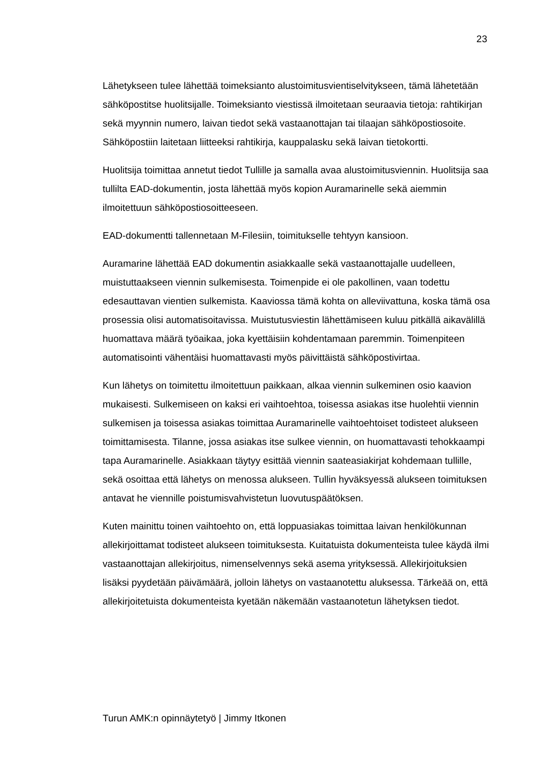23
Lähetykseen tulee lähettää toimeksianto alustoimitusvientiselvitykseen, tämä lähetetään sähköpostitse huolitsijalle. Toimeksianto viestissä ilmoitetaan seuraavia tietoja: rahtikirjan sekä myynnin numero, laivan tiedot sekä vastaanottajan tai tilaajan sähköpostiosoite. Sähköpostiin laitetaan liitteeksi rahtikirja, kauppalasku sekä laivan tietokortti.
Huolitsija toimittaa annetut tiedot Tullille ja samalla avaa alustoimitusviennin. Huolitsija saa tullilta EAD-dokumentin, josta lähettää myös kopion Auramarinelle sekä aiemmin ilmoitettuun sähköpostiosoitteeseen.
EAD-dokumentti tallennetaan M-Filesiin, toimitukselle tehtyyn kansioon.
Auramarine lähettää EAD dokumentin asiakkaalle sekä vastaanottajalle uudelleen, muistuttaakseen viennin sulkemisesta. Toimenpide ei ole pakollinen, vaan todettu edesauttavan vientien sulkemista. Kaaviossa tämä kohta on alleviivattuna, koska tämä osa prosessia olisi automatisoitavissa. Muistutusviestin lähettämiseen kuluu pitkällä aikavälillä huomattava määrä työaikaa, joka kyettäisiin kohdentamaan paremmin. Toimenpiteen automatisointi vähentäisi huomattavasti myös päivittäistä sähköpostivirtaa.
Kun lähetys on toimitettu ilmoitettuun paikkaan, alkaa viennin sulkeminen osio kaavion mukaisesti. Sulkemiseen on kaksi eri vaihtoehtoa, toisessa asiakas itse huolehtii viennin sulkemisen ja toisessa asiakas toimittaa Auramarinelle vaihtoehtoiset todisteet alukseen toimittamisesta. Tilanne, jossa asiakas itse sulkee viennin, on huomattavasti tehokkaampi tapa Auramarinelle. Asiakkaan täytyy esittää viennin saateasiakirjat kohdemaan tullille, sekä osoittaa että lähetys on menossa alukseen. Tullin hyväksyessä alukseen toimituksen antavat he viennille poistumisvahvistetun luovutuspäätöksen.
Kuten mainittu toinen vaihtoehto on, että loppuasiakas toimittaa laivan henkilökunnan allekirjoittamat todisteet alukseen toimituksesta. Kuitatuista dokumenteista tulee käydä ilmi vastaanottajan allekirjoitus, nimenselvennys sekä asema yrityksessä. Allekirjoituksien lisäksi pyydetään päivämäärä, jolloin lähetys on vastaanotettu aluksessa. Tärkeää on, että allekirjoitetuista dokumenteista kyetään näkemään vastaanotetun lähetyksen tiedot.
Turun AMK:n opinnäytetyö | Jimmy Itkonen